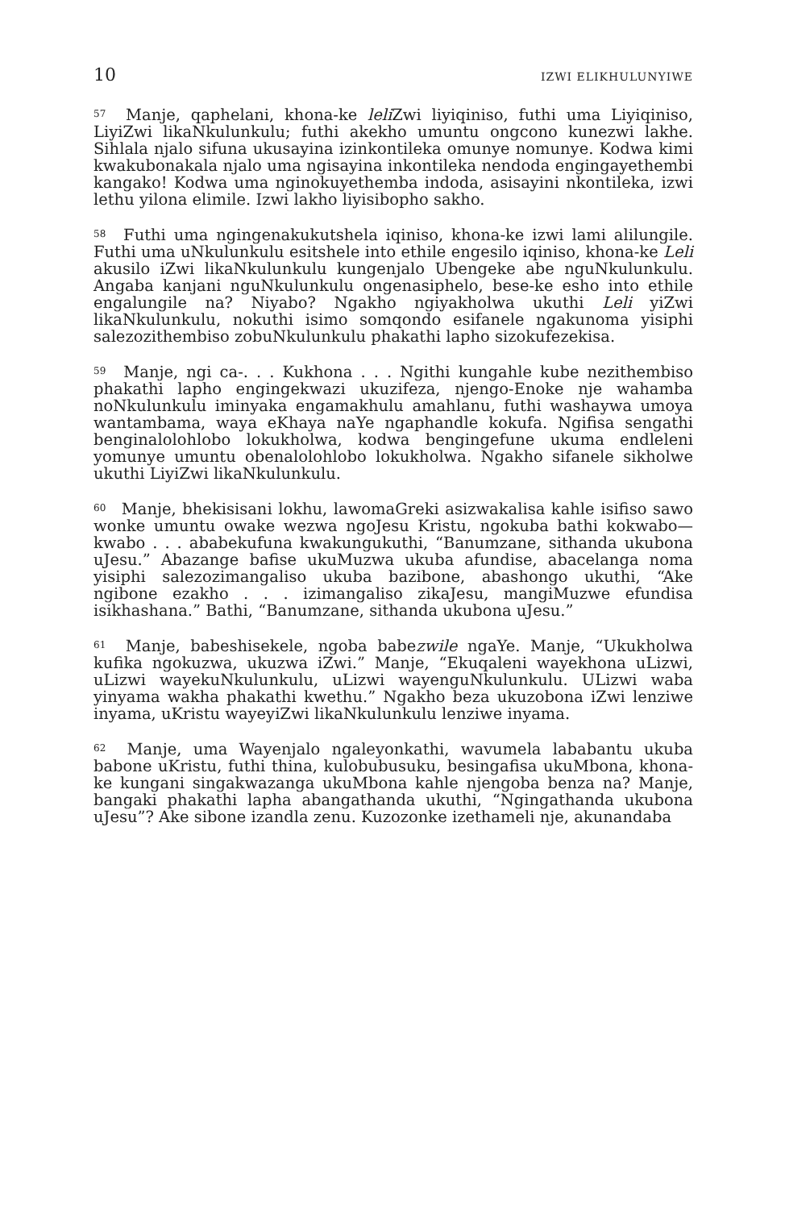10 IZWI ELIKHULUNYIWE
<sup>57</sup> Manje, qaphelani, khona-ke leli Zwi liyiqiniso, futhi uma Liyiqiniso, LiyiZwi likaNkulunkulu; futhi akekho umuntu ongcono kunezwi lakhe. Sihlala njalo sifuna ukusayina izinkontileka omunye nomunye. Kodwa kimi kwakubonakala njalo uma ngisayina inkontileka nendoda engingayethembi kangako! Kodwa uma nginokuyethemba indoda, asisayini nkontileka, izwi lethu yilona elimile. Izwi lakho liyisibopho sakho.
<sup>58</sup> Futhi uma ngingenakukutshela iqiniso, khona-ke izwi lami alilungile. Futhi uma uNkulunkulu esitshele into ethile engesilo iqiniso, khona-ke Leli akusilo iZwi likaNkulunkulu kungenjalo Ubengeke abe nguNkulunkulu. Angaba kanjani nguNkulunkulu ongenasiphelo, bese-ke esho into ethile engalungile na? Niyabo? Ngakho ngiyakholwa ukuthi Leli yiZwi likaNkulunkulu, nokuthi isimo somqondo esifanele ngakunoma yisiphi salezozithembiso zobuNkulunkulu phakathi lapho sizokufezekisa.
<sup>59</sup> Manje, ngi ca-. . . Kukhona . . . Ngithi kungahle kube nezithembiso phakathi lapho engingekwazi ukuzifeza, njengo-Enoke nje wahamba noNkulunkulu iminyaka engamakhulu amahlanu, futhi washaywa umoya wantambama, waya eKhaya naYe ngaphandle kokufa. Ngifisa sengathi benginalolohlobo lokukholwa, kodwa bengingefune ukuma endleleni yomunye umuntu obenalolohlobo lokukholwa. Ngakho sifanele sikholwe ukuthi LiyiZwi likaNkulunkulu.
<sup>60</sup> Manje, bhekisisani lokhu, lawomaGreki asizwakalisa kahle isifiso sawo wonke umuntu owake wezwa ngoJesu Kristu, ngokuba bathi kokwabo—kwabo . . . ababekufuna kwakungukuthi, “Banumzane, sithanda ukubona uJesu.” Abazange bafise ukuMuzwa ukuba afundise, abacelanga noma yisiphi salezozimangaliso ukuba bazibone, abashongo ukuthi, “Ake ngibone ezakho . . . izimangaliso zikaJesu, mangiMuzwe efundisa isikhashana.” Bathi, “Banumzane, sithanda ukubona uJesu.”
<sup>61</sup> Manje, babeshisekele, ngoba babezwile ngaYe. Manje, “Ukukholwa kufika ngokuzwa, ukuzwa iZwi.” Manje, “Ekuqaleni wayekhona uLizwi, uLizwi wayekuNkulunkulu, uLizwi wayenguNkulunkulu. ULizwi waba yinyama wakha phakathi kwethu.” Ngakho beza ukuzobona iZwi lenziwe inyama, uKristu wayeyiZwi likaNkulunkulu lenziwe inyama.
<sup>62</sup> Manje, uma Wayenjalo ngaleyonkathi, wavumela lababantu ukuba babone uKristu, futhi thina, kulobubusuku, besingafisa ukuMbona, khona-ke kungani singakwazanga ukuMbona kahle njengoba benza na? Manje, bangaki phakathi lapha abangathanda ukuthi, “Ngingathanda ukubona uJesu”? Ake sibone izandla zenu. Kuzozonke izethameli nje, akunandaba